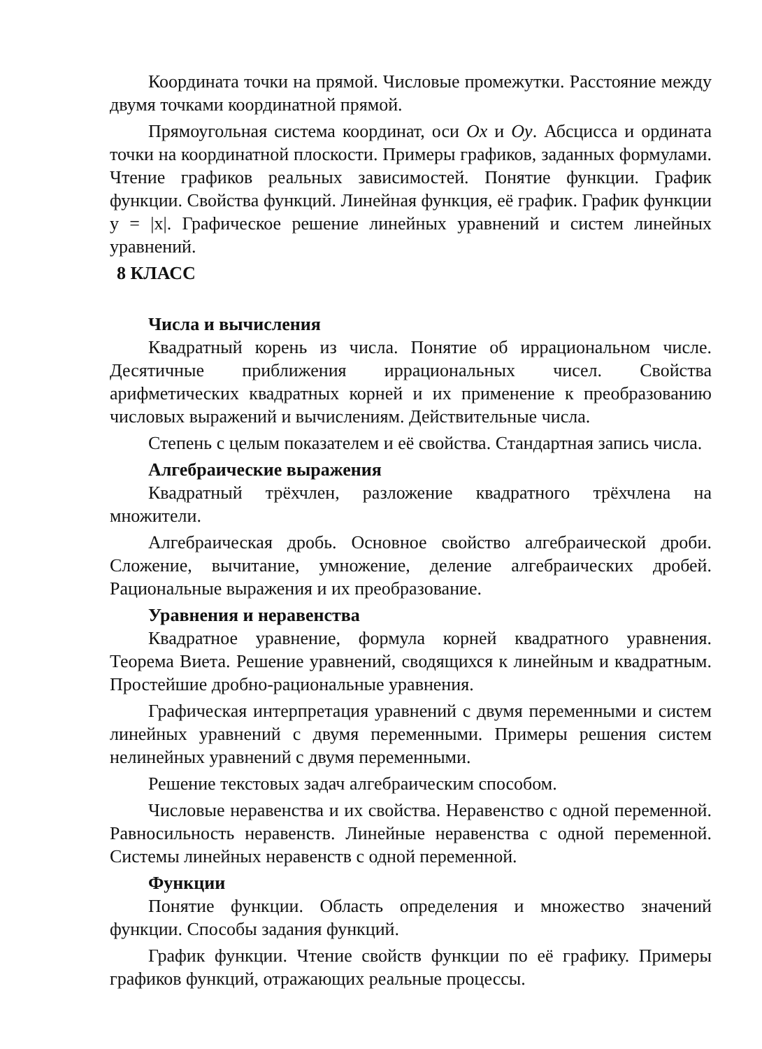Координата точки на прямой. Числовые промежутки. Расстояние между двумя точками координатной прямой.
Прямоугольная система координат, оси Ox и Oy. Абсцисса и ордината точки на координатной плоскости. Примеры графиков, заданных формулами. Чтение графиков реальных зависимостей. Понятие функции. График функции. Свойства функций. Линейная функция, её график. График функции y = |x|. Графическое решение линейных уравнений и систем линейных уравнений.
8 КЛАСС
Числа и вычисления
Квадратный корень из числа. Понятие об иррациональном числе. Десятичные приближения иррациональных чисел. Свойства арифметических квадратных корней и их применение к преобразованию числовых выражений и вычислениям. Действительные числа.
Степень с целым показателем и её свойства. Стандартная запись числа.
Алгебраические выражения
Квадратный трёхчлен, разложение квадратного трёхчлена на множители.
Алгебраическая дробь. Основное свойство алгебраической дроби. Сложение, вычитание, умножение, деление алгебраических дробей. Рациональные выражения и их преобразование.
Уравнения и неравенства
Квадратное уравнение, формула корней квадратного уравнения. Теорема Виета. Решение уравнений, сводящихся к линейным и квадратным. Простейшие дробно-рациональные уравнения.
Графическая интерпретация уравнений с двумя переменными и систем линейных уравнений с двумя переменными. Примеры решения систем нелинейных уравнений с двумя переменными.
Решение текстовых задач алгебраическим способом.
Числовые неравенства и их свойства. Неравенство с одной переменной. Равносильность неравенств. Линейные неравенства с одной переменной. Системы линейных неравенств с одной переменной.
Функции
Понятие функции. Область определения и множество значений функции. Способы задания функций.
График функции. Чтение свойств функции по её графику. Примеры графиков функций, отражающих реальные процессы.